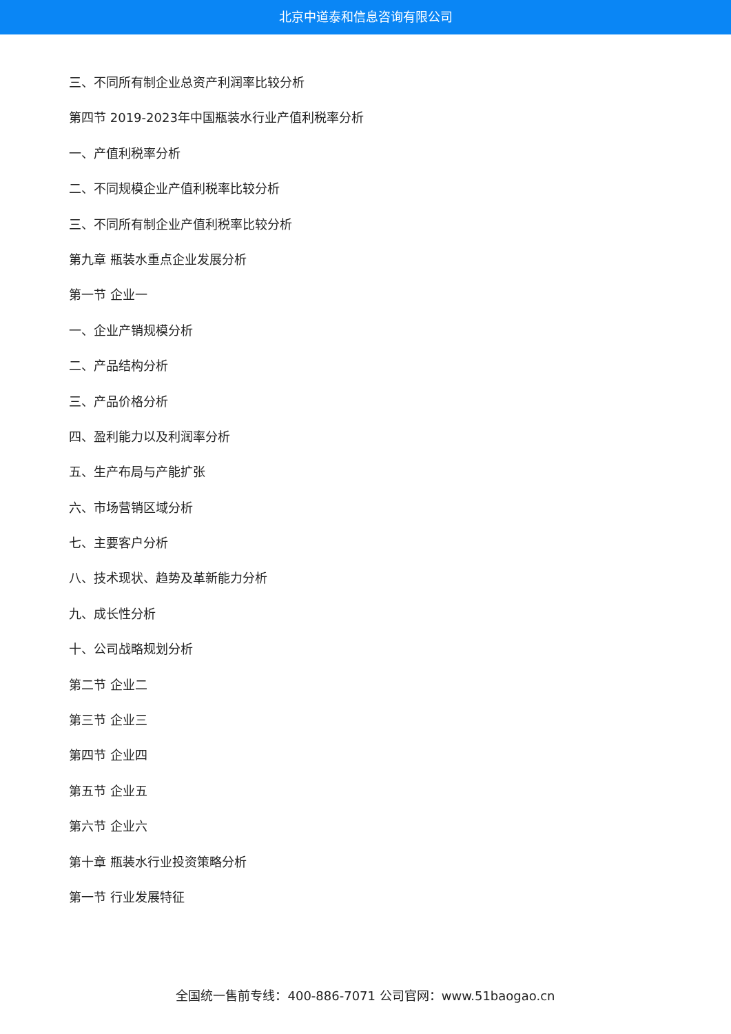北京中道泰和信息咨询有限公司
三、不同所有制企业总资产利润率比较分析
第四节 2019-2023年中国瓶装水行业产值利税率分析
一、产值利税率分析
二、不同规模企业产值利税率比较分析
三、不同所有制企业产值利税率比较分析
第九章 瓶装水重点企业发展分析
第一节 企业一
一、企业产销规模分析
二、产品结构分析
三、产品价格分析
四、盈利能力以及利润率分析
五、生产布局与产能扩张
六、市场营销区域分析
七、主要客户分析
八、技术现状、趋势及革新能力分析
九、成长性分析
十、公司战略规划分析
第二节 企业二
第三节 企业三
第四节 企业四
第五节 企业五
第六节 企业六
第十章 瓶装水行业投资策略分析
第一节 行业发展特征
全国统一售前专线：400-886-7071 公司官网：www.51baogao.cn